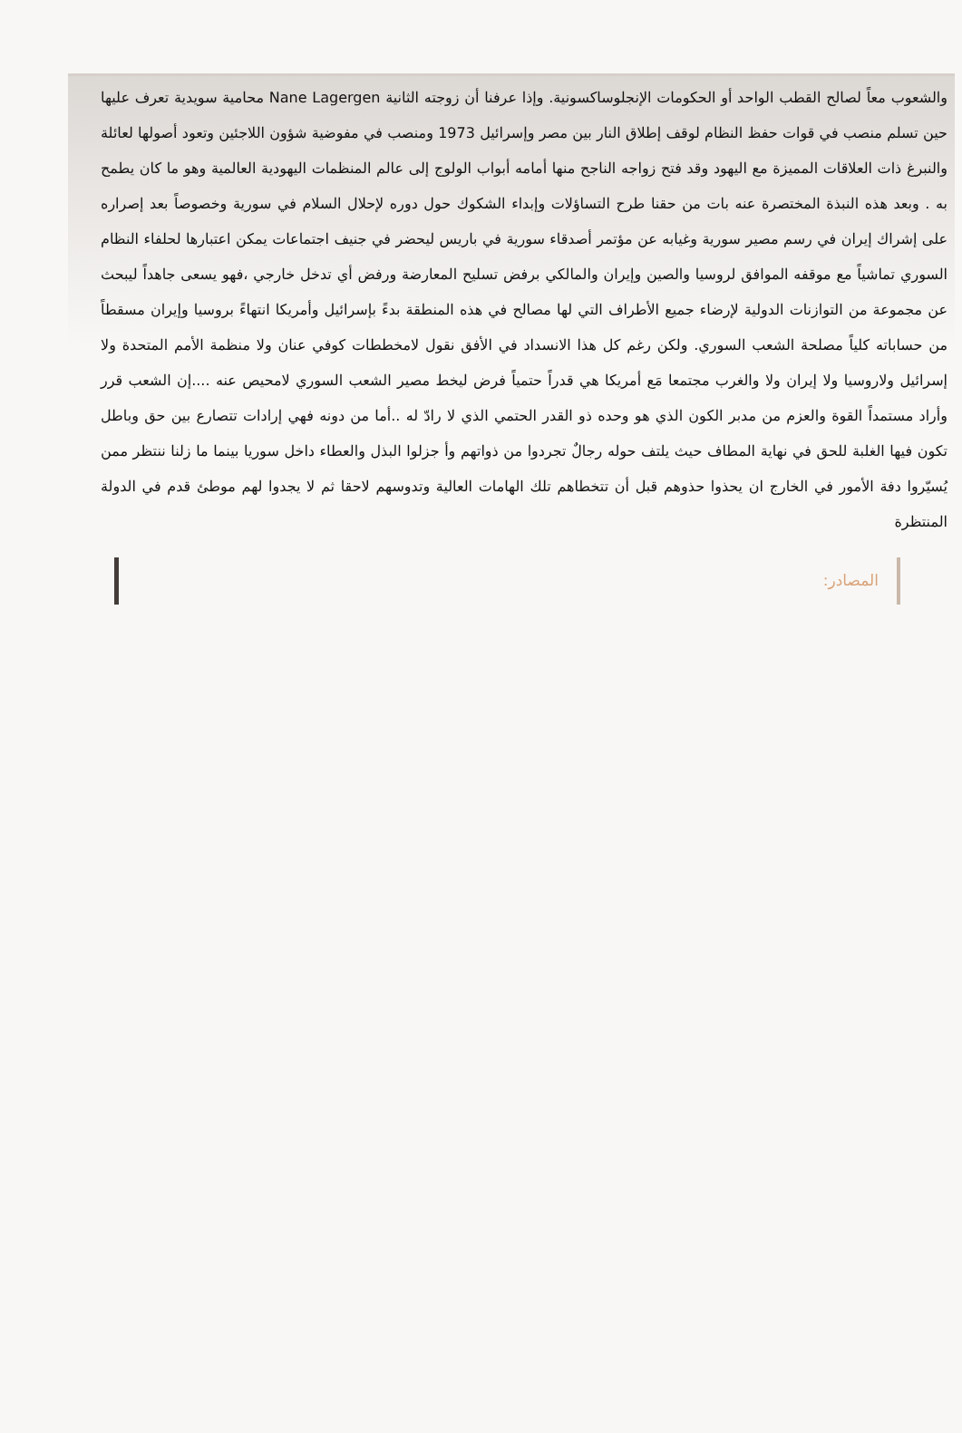والشعوب معاً لصالح القطب الواحد أو الحكومات الإنجلوساكسونية. وإذا عرفنا أن زوجته الثانية Nane Lagergen محامية سويدية تعرف عليها حين تسلم منصب في قوات حفظ النظام لوقف إطلاق النار بين مصر وإسرائيل 1973 ومنصب في مفوضية شؤون اللاجئين وتعود أصولها لعائلة والنبرغ ذات العلاقات المميزة مع اليهود وقد فتح زواجه الناجح منها أمامه أبواب الولوج إلى عالم المنظمات اليهودية العالمية وهو ما كان يطمح به . وبعد هذه النبذة المختصرة عنه بات من حقنا طرح التساؤلات وإبداء الشكوك حول دوره لإحلال السلام في سورية وخصوصاً بعد إصراره على إشراك إيران في رسم مصير سورية وغيابه عن مؤتمر أصدقاء سورية في باريس ليحضر في جنيف اجتماعات يمكن اعتبارها لحلفاء النظام السوري تماشياً مع موقفه الموافق لروسيا والصين وإيران والمالكي برفض تسليح المعارضة ورفض أي تدخل خارجي ،فهو يسعى جاهداً ليبحث عن مجموعة من التوازنات الدولية لإرضاء جميع الأطراف التي لها مصالح في هذه المنطقة بدءً بإسرائيل وأمريكا انتهاءً بروسيا وإيران مسقطاً من حساباته كلياً مصلحة الشعب السوري. ولكن رغم كل هذا الانسداد في الأفق نقول لامخططات كوفي عنان ولا منظمة الأمم المتحدة ولا إسرائيل ولاروسيا ولا إيران ولا والغرب مجتمعا مَع أمريكا هي قدراً حتمياً فرض ليخط مصير الشعب السوري لامحيص عنه ....إن الشعب قرر وأراد مستمداً القوة والعزم من مدبر الكون الذي هو وحده ذو القدر الحتمي الذي لا رادّ له ..أما من دونه فهي إرادات تتصارع بين حق وباطل تكون فيها الغلبة للحق في نهاية المطاف حيث يلتف حوله رجالٌ تجردوا من ذواتهم وأ جزلوا البذل والعطاء داخل سوريا بينما ما زلنا ننتظر ممن يُسيّروا دفة الأمور في الخارج ان يحذوا حذوهم قبل أن تتخطاهم تلك الهامات العالية وتدوسهم لاحقا ثم لا يجدوا لهم موطئ قدم في الدولة المنتظرة
المصادر: